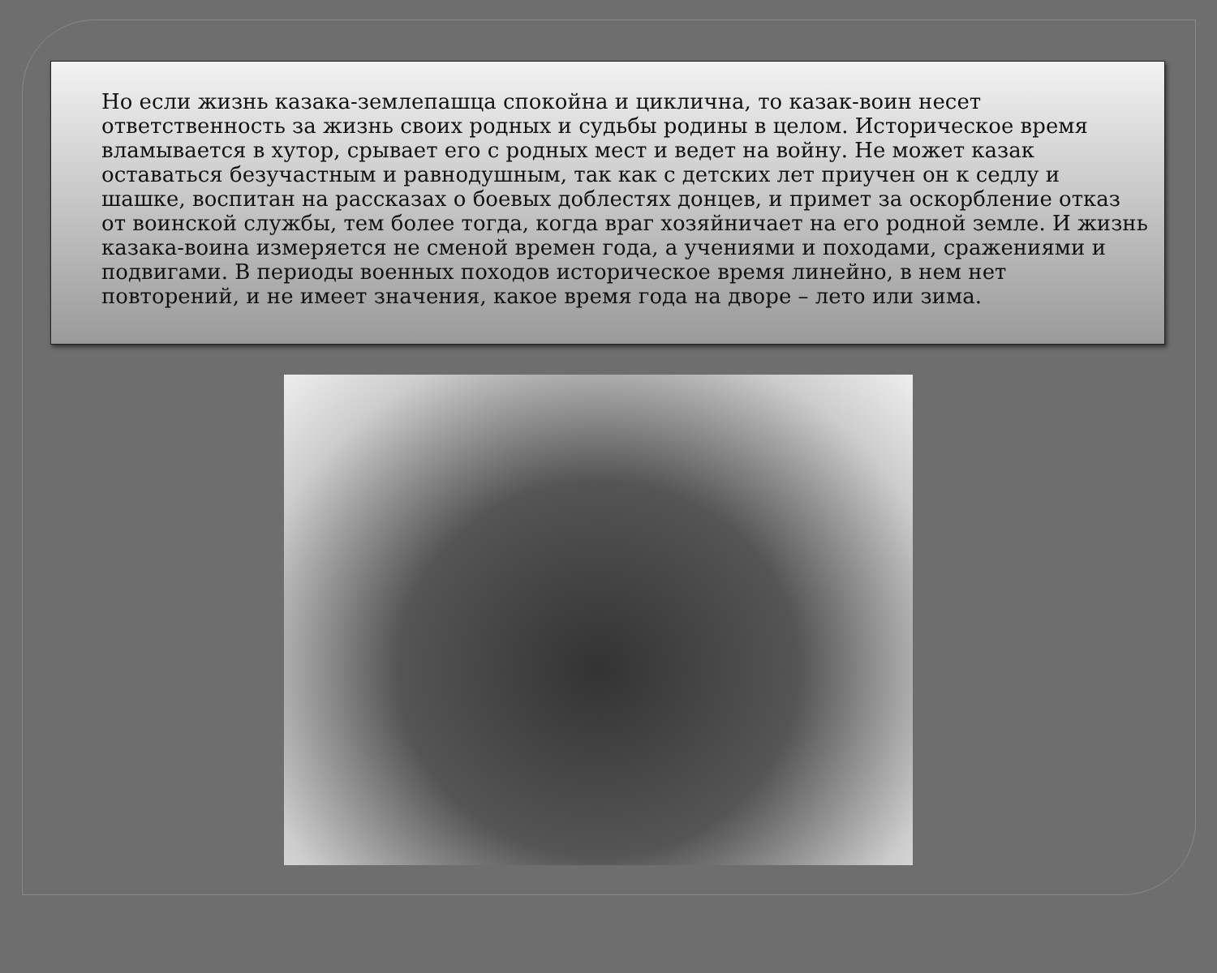Но если жизнь казака-землепашца спокойна и циклична, то казак-воин несет ответственность за жизнь своих родных и судьбы родины в целом. Историческое время вламывается в хутор, срывает его с родных мест и ведет на войну. Не может казак оставаться безучастным и равнодушным, так как с детских лет приучен он к седлу и шашке, воспитан на рассказах о боевых доблестях донцев, и примет за оскорбление отказ от воинской службы, тем более тогда, когда враг хозяйничает на его родной земле. И жизнь казака-воина измеряется не сменой времен года, а учениями и походами, сражениями и подвигами. В периоды военных походов историческое время линейно, в нем нет повторений, и не имеет значения, какое время года на дворе – лето или зима.